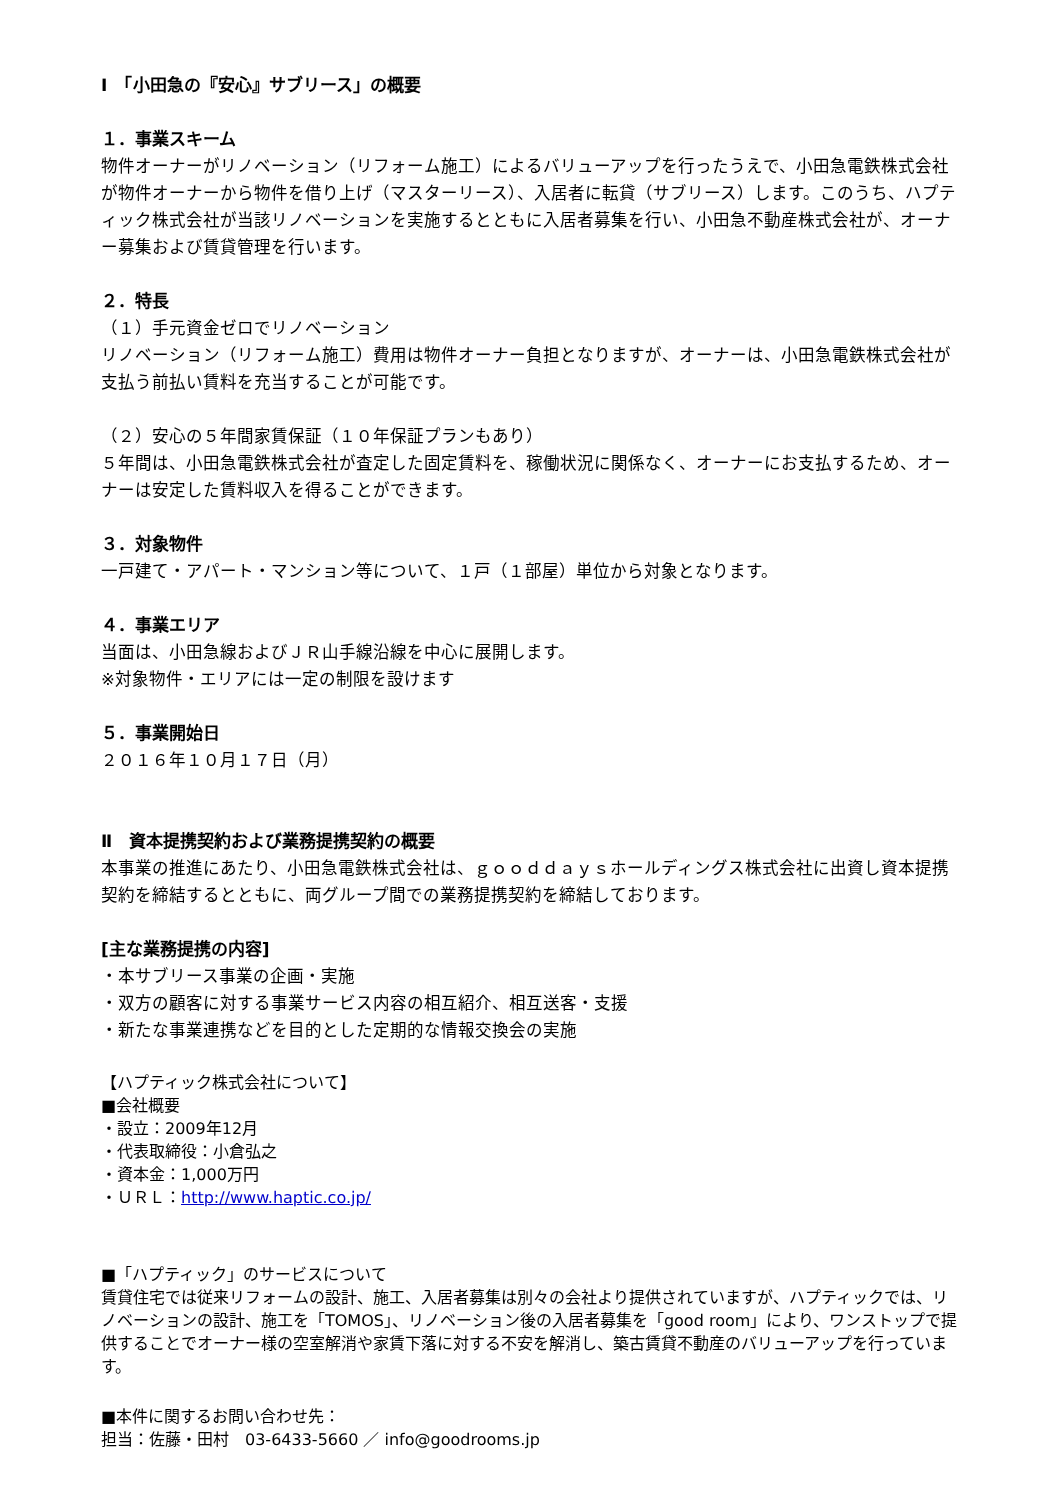Ⅰ　「小田急の『安心』サブリース」の概要
１．事業スキーム
物件オーナーがリノベーション（リフォーム施工）によるバリューアップを行ったうえで、小田急電鉄株式会社が物件オーナーから物件を借り上げ（マスターリース）、入居者に転貸（サブリース）します。このうち、ハプティック株式会社が当該リノベーションを実施するとともに入居者募集を行い、小田急不動産株式会社が、オーナー募集および賃貸管理を行います。
２．特長
（１）手元資金ゼロでリノベーション
リノベーション（リフォーム施工）費用は物件オーナー負担となりますが、オーナーは、小田急電鉄株式会社が支払う前払い賃料を充当することが可能です。
（２）安心の５年間家賃保証（１０年保証プランもあり）
５年間は、小田急電鉄株式会社が査定した固定賃料を、稼働状況に関係なく、オーナーにお支払するため、オーナーは安定した賃料収入を得ることができます。
３．対象物件
一戸建て・アパート・マンション等について、１戸（１部屋）単位から対象となります。
４．事業エリア
当面は、小田急線およびＪＲ山手線沿線を中心に展開します。
※対象物件・エリアには一定の制限を設けます
５．事業開始日
２０１６年１０月１７日（月）
Ⅱ　資本提携契約および業務提携契約の概要
本事業の推進にあたり、小田急電鉄株式会社は、ｇｏｏｄｄａｙｓホールディングス株式会社に出資し資本提携契約を締結するとともに、両グループ間での業務提携契約を締結しております。
[主な業務提携の内容]
・本サブリース事業の企画・実施
・双方の顧客に対する事業サービス内容の相互紹介、相互送客・支援
・新たな事業連携などを目的とした定期的な情報交換会の実施
【ハプティック株式会社について】
■会社概要
・設立：2009年12月
・代表取締役：小倉弘之
・資本金：1,000万円
・ＵＲＬ：http://www.haptic.co.jp/
■「ハプティック」のサービスについて
賃貸住宅では従来リフォームの設計、施工、入居者募集は別々の会社より提供されていますが、ハプティックでは、リノベーションの設計、施工を「TOMOS」、リノベーション後の入居者募集を「good room」により、ワンストップで提供することでオーナー様の空室解消や家賃下落に対する不安を解消し、築古賃貸不動産のバリューアップを行っています。
■本件に関するお問い合わせ先：
担当：佐藤・田村　03-6433-5660 ／ info@goodrooms.jp